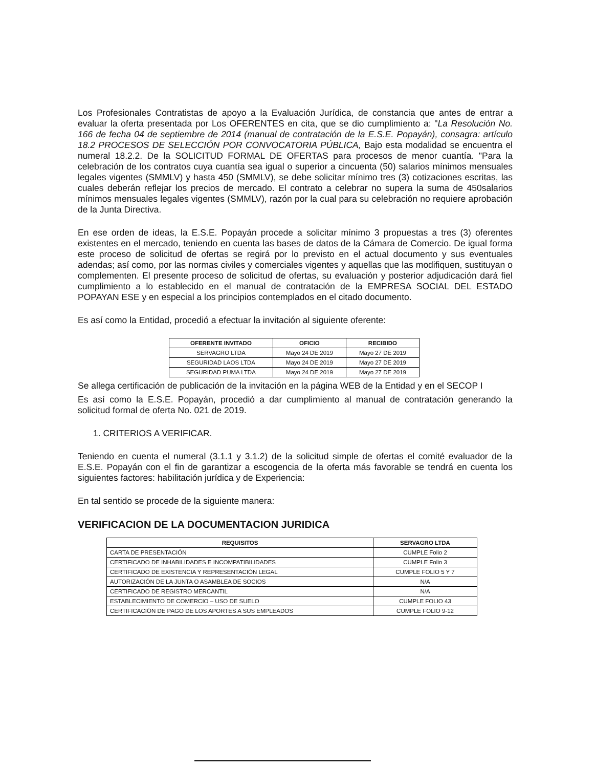Los Profesionales Contratistas de apoyo a la Evaluación Jurídica, de constancia que antes de entrar a evaluar la oferta presentada por Los OFERENTES en cita, que se dio cumplimiento a: "La Resolución No. 166 de fecha 04 de septiembre de 2014 (manual de contratación de la E.S.E. Popayán), consagra: artículo 18.2 PROCESOS DE SELECCIÓN POR CONVOCATORIA PÚBLICA, Bajo esta modalidad se encuentra el numeral 18.2.2. De la SOLICITUD FORMAL DE OFERTAS para procesos de menor cuantía. "Para la celebración de los contratos cuya cuantía sea igual o superior a cincuenta (50) salarios mínimos mensuales legales vigentes (SMMLV) y hasta 450 (SMMLV), se debe solicitar mínimo tres (3) cotizaciones escritas, las cuales deberán reflejar los precios de mercado. El contrato a celebrar no supera la suma de 450salarios mínimos mensuales legales vigentes (SMMLV), razón por la cual para su celebración no requiere aprobación de la Junta Directiva.
En ese orden de ideas, la E.S.E. Popayán procede a solicitar mínimo 3 propuestas a tres (3) oferentes existentes en el mercado, teniendo en cuenta las bases de datos de la Cámara de Comercio. De igual forma este proceso de solicitud de ofertas se regirá por lo previsto en el actual documento y sus eventuales adendas; así como, por las normas civiles y comerciales vigentes y aquellas que las modifiquen, sustituyan o complementen. El presente proceso de solicitud de ofertas, su evaluación y posterior adjudicación dará fiel cumplimiento a lo establecido en el manual de contratación de la EMPRESA SOCIAL DEL ESTADO POPAYAN ESE y en especial a los principios contemplados en el citado documento.
Es así como la Entidad, procedió a efectuar la invitación al siguiente oferente:
| OFERENTE INVITADO | OFICIO | RECIBIDO |
| --- | --- | --- |
| SERVAGRO LTDA | Mayo 24 DE 2019 | Mayo 27 DE 2019 |
| SEGURIDAD LAOS LTDA | Mayo 24 DE 2019 | Mayo 27 DE 2019 |
| SEGURIDAD PUMA LTDA | Mayo 24 DE 2019 | Mayo 27 DE 2019 |
Se allega certificación de publicación de la invitación en la página WEB de la Entidad y en el SECOP I
Es así como la E.S.E. Popayán, procedió a dar cumplimiento al manual de contratación generando la solicitud formal de oferta No. 021 de 2019.
1. CRITERIOS A VERIFICAR.
Teniendo en cuenta el numeral (3.1.1 y 3.1.2) de la solicitud simple de ofertas el comité evaluador de la E.S.E. Popayán con el fin de garantizar a escogencia de la oferta más favorable se tendrá en cuenta los siguientes factores: habilitación jurídica y de Experiencia:
En tal sentido se procede de la siguiente manera:
VERIFICACION DE LA DOCUMENTACION JURIDICA
| REQUISITOS | SERVAGRO LTDA |
| --- | --- |
| CARTA DE PRESENTACIÓN | CUMPLE Folio 2 |
| CERTIFICADO DE INHABILIDADES E INCOMPATIBILIDADES | CUMPLE Folio 3 |
| CERTIFICADO DE EXISTENCIA Y REPRESENTACIÓN LEGAL | CUMPLE FOLIO 5 Y 7 |
| AUTORIZACIÓN DE LA JUNTA O ASAMBLEA DE SOCIOS | N/A |
| CERTIFICADO DE REGISTRO MERCANTIL | N/A |
| ESTABLECIMIENTO DE COMERCIO – USO DE SUELO | CUMPLE FOLIO 43 |
| CERTIFICACIÓN DE PAGO DE LOS APORTES A SUS EMPLEADOS | CUMPLE FOLIO 9-12 |